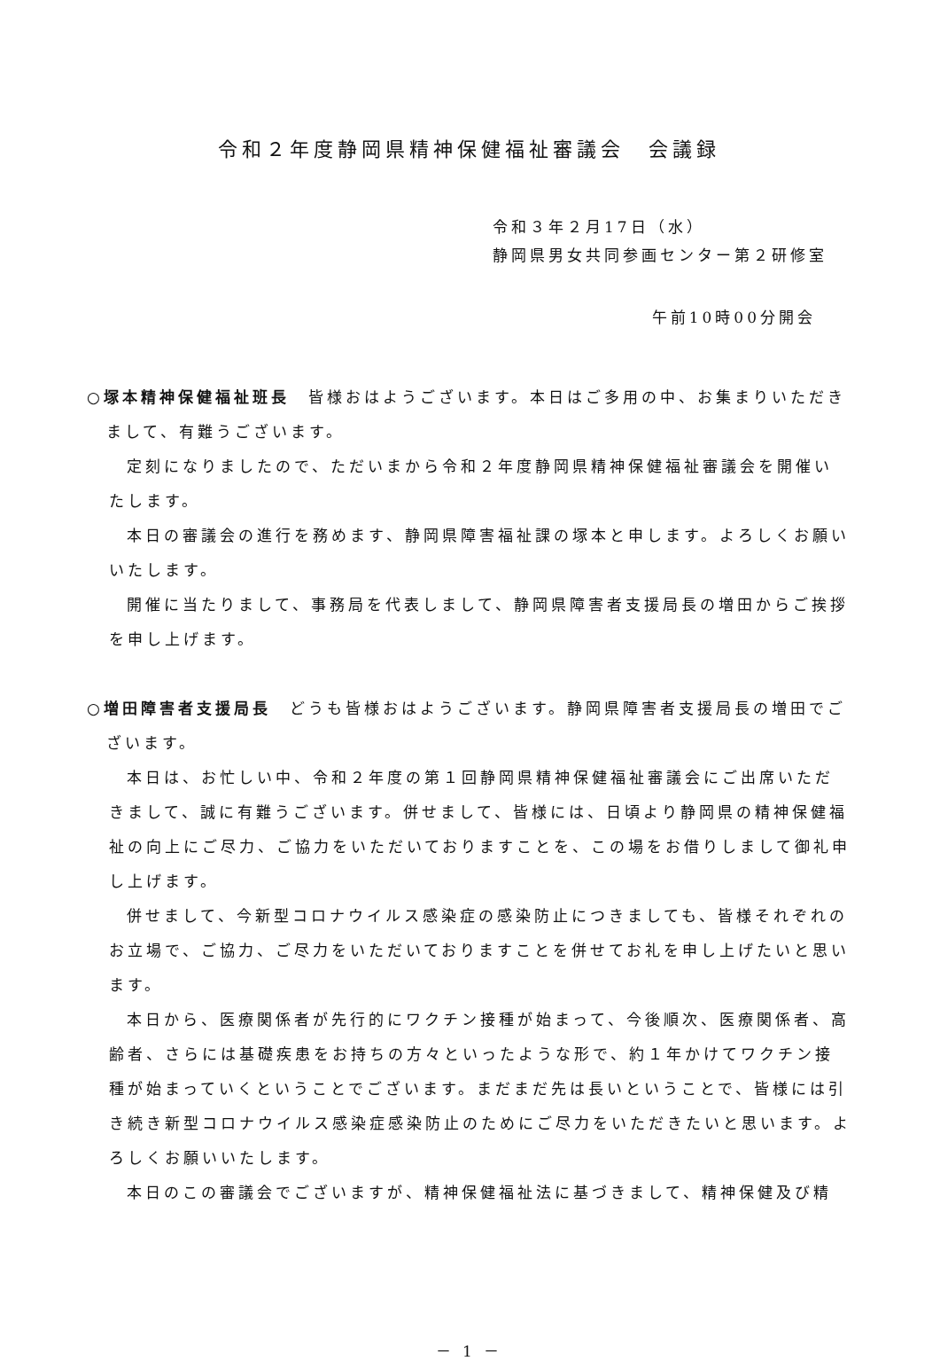令和２年度静岡県精神保健福祉審議会　会議録
令和３年２月17日（水）
静岡県男女共同参画センター第２研修室
午前10時00分開会
○塚本精神保健福祉班長　皆様おはようございます。本日はご多用の中、お集まりいただきまして、有難うございます。
定刻になりましたので、ただいまから令和２年度静岡県精神保健福祉審議会を開催いたします。
本日の審議会の進行を務めます、静岡県障害福祉課の塚本と申します。よろしくお願いいたします。
開催に当たりまして、事務局を代表しまして、静岡県障害者支援局長の増田からご挨拶を申し上げます。
○増田障害者支援局長　どうも皆様おはようございます。静岡県障害者支援局長の増田でございます。
本日は、お忙しい中、令和２年度の第１回静岡県精神保健福祉審議会にご出席いただきまして、誠に有難うございます。併せまして、皆様には、日頃より静岡県の精神保健福祉の向上にご尽力、ご協力をいただいておりますことを、この場をお借りしまして御礼申し上げます。
併せまして、今新型コロナウイルス感染症の感染防止につきましても、皆様それぞれのお立場で、ご協力、ご尽力をいただいておりますことを併せてお礼を申し上げたいと思います。
本日から、医療関係者が先行的にワクチン接種が始まって、今後順次、医療関係者、高齢者、さらには基礎疾患をお持ちの方々といったような形で、約１年かけてワクチン接種が始まっていくということでございます。まだまだ先は長いということで、皆様には引き続き新型コロナウイルス感染症感染防止のためにご尽力をいただきたいと思います。よろしくお願いいたします。
本日のこの審議会でございますが、精神保健福祉法に基づきまして、精神保健及び精
－ 1 －